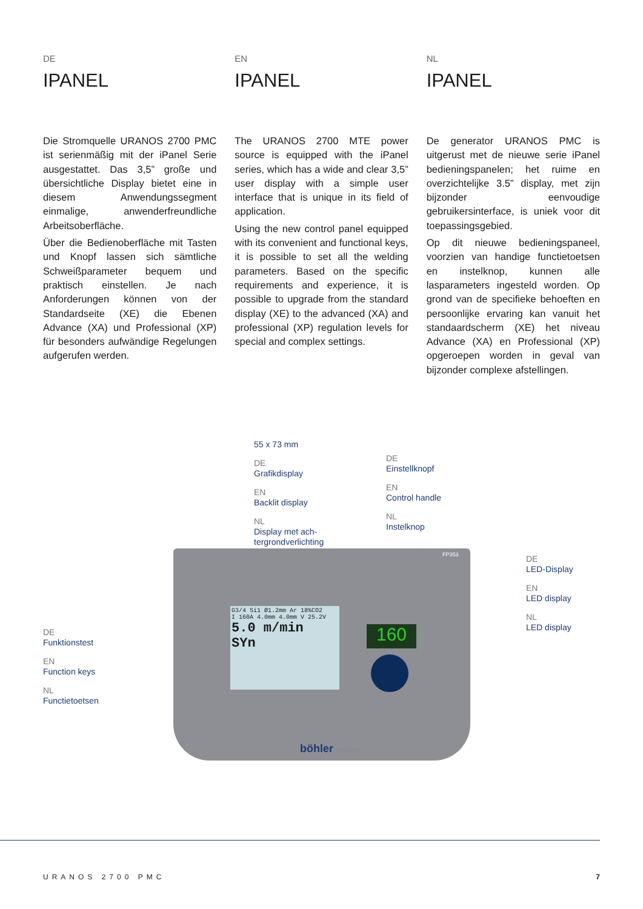DE
IPANEL
Die Stromquelle URANOS 2700 PMC ist serienmäßig mit der iPanel Serie ausgestattet. Das 3,5” große und übersichtliche Display bietet eine in diesem Anwendungssegment einmalige, anwenderfreundliche Arbeitsoberfläche.
Über die Bedienoberfläche mit Tasten und Knopf lassen sich sämtliche Schweißparameter bequem und praktisch einstellen. Je nach Anforderungen können von der Standardseite (XE) die Ebenen Advance (XA) und Professional (XP) für besonders aufwändige Regelungen aufgerufen werden.
EN
IPANEL
The URANOS 2700 MTE power source is equipped with the iPanel series, which has a wide and clear 3,5” user display with a simple user interface that is unique in its field of application.
Using the new control panel equipped with its convenient and functional keys, it is possible to set all the welding parameters. Based on the specific requirements and experience, it is possible to upgrade from the standard display (XE) to the advanced (XA) and professional (XP) regulation levels for special and complex settings.
NL
IPANEL
De generator URANOS PMC is uitgerust met de nieuwe serie iPanel bedieningspanelen; het ruime en overzichtelijke 3.5” display, met zijn bijzonder eenvoudige gebruikersinterface, is uniek voor dit toepassingsgebied.
Op dit nieuwe bedieningspaneel, voorzien van handige functietoetsen en instelknop, kunnen alle lasparameters ingesteld worden. Op grond van de specifieke behoeften en persoonlijke ervaring kan vanuit het standaardscherm (XE) het niveau Advance (XA) en Professional (XP) opgeroepen worden in geval van bijzonder complexe afstellingen.
G3/4 Si1 Ø1.2mm Ar 18%CO2
I 160A 4.0mm 4.0mm V 25.2V
5.0 m/min
SYn
160
FP353
böhler welding
55 x 73 mm
DE
Grafikdisplay
EN
Backlit display
NL
Display met ach-
tergrondverlichting
DE
Einstellknopf
EN
Control handle
NL
Instelknop
DE
LED-Display
EN
LED display
NL
LED display
DE
Funktionstest
EN
Function keys
NL
Functietoetsen
URANOS 2700 PMC 7